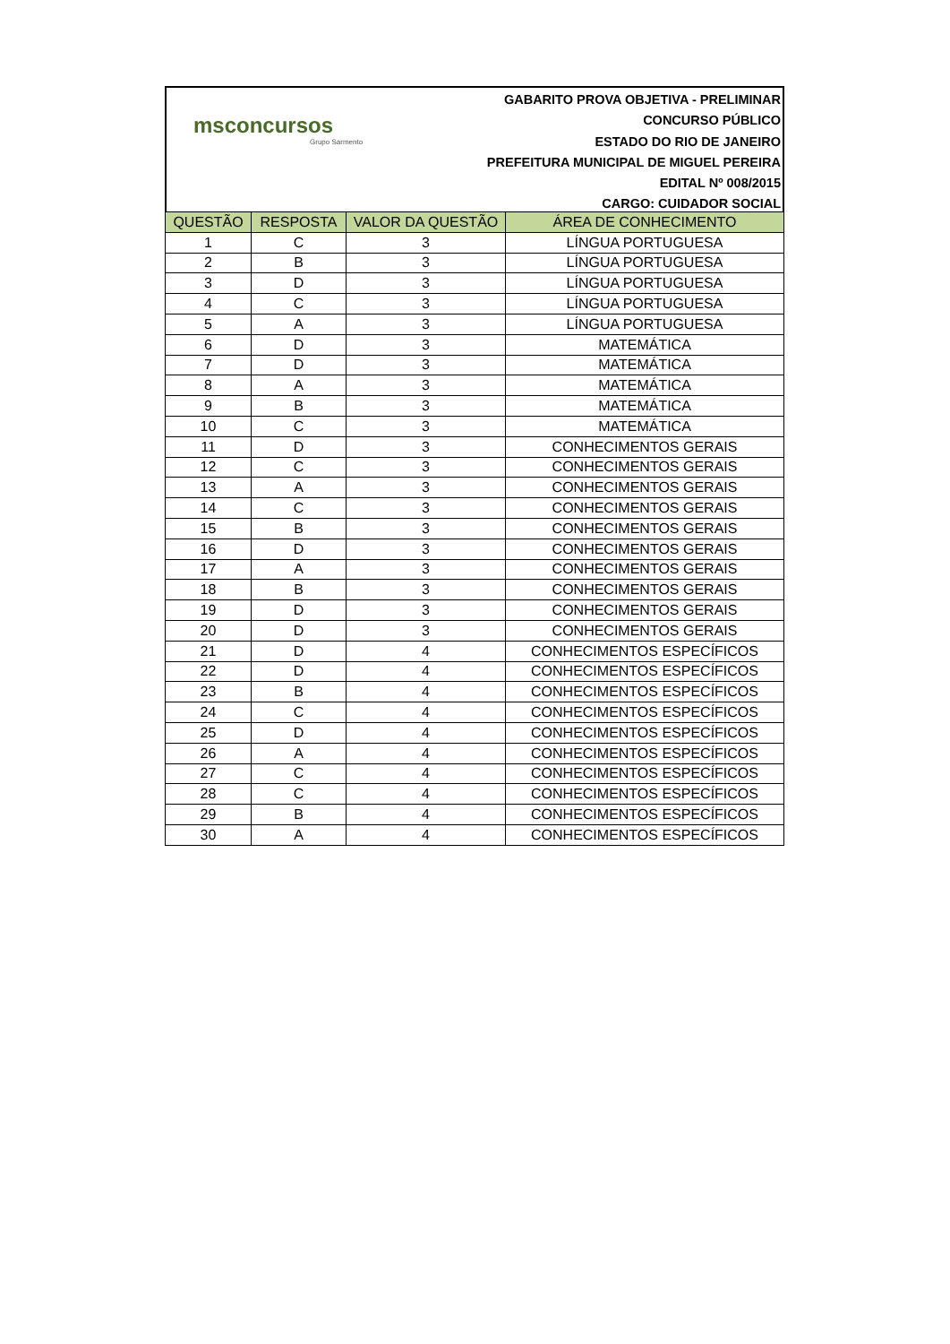msconcursos
Grupo Sarmento
GABARITO PROVA OBJETIVA - PRELIMINAR
CONCURSO PÚBLICO
ESTADO DO RIO DE JANEIRO
PREFEITURA MUNICIPAL DE MIGUEL PEREIRA
EDITAL Nº 008/2015
CARGO: CUIDADOR SOCIAL
| QUESTÃO | RESPOSTA | VALOR DA QUESTÃO | ÁREA DE CONHECIMENTO |
| --- | --- | --- | --- |
| 1 | C | 3 | LÍNGUA PORTUGUESA |
| 2 | B | 3 | LÍNGUA PORTUGUESA |
| 3 | D | 3 | LÍNGUA PORTUGUESA |
| 4 | C | 3 | LÍNGUA PORTUGUESA |
| 5 | A | 3 | LÍNGUA PORTUGUESA |
| 6 | D | 3 | MATEMÁTICA |
| 7 | D | 3 | MATEMÁTICA |
| 8 | A | 3 | MATEMÁTICA |
| 9 | B | 3 | MATEMÁTICA |
| 10 | C | 3 | MATEMÁTICA |
| 11 | D | 3 | CONHECIMENTOS GERAIS |
| 12 | C | 3 | CONHECIMENTOS GERAIS |
| 13 | A | 3 | CONHECIMENTOS GERAIS |
| 14 | C | 3 | CONHECIMENTOS GERAIS |
| 15 | B | 3 | CONHECIMENTOS GERAIS |
| 16 | D | 3 | CONHECIMENTOS GERAIS |
| 17 | A | 3 | CONHECIMENTOS GERAIS |
| 18 | B | 3 | CONHECIMENTOS GERAIS |
| 19 | D | 3 | CONHECIMENTOS GERAIS |
| 20 | D | 3 | CONHECIMENTOS GERAIS |
| 21 | D | 4 | CONHECIMENTOS ESPECÍFICOS |
| 22 | D | 4 | CONHECIMENTOS ESPECÍFICOS |
| 23 | B | 4 | CONHECIMENTOS ESPECÍFICOS |
| 24 | C | 4 | CONHECIMENTOS ESPECÍFICOS |
| 25 | D | 4 | CONHECIMENTOS ESPECÍFICOS |
| 26 | A | 4 | CONHECIMENTOS ESPECÍFICOS |
| 27 | C | 4 | CONHECIMENTOS ESPECÍFICOS |
| 28 | C | 4 | CONHECIMENTOS ESPECÍFICOS |
| 29 | B | 4 | CONHECIMENTOS ESPECÍFICOS |
| 30 | A | 4 | CONHECIMENTOS ESPECÍFICOS |